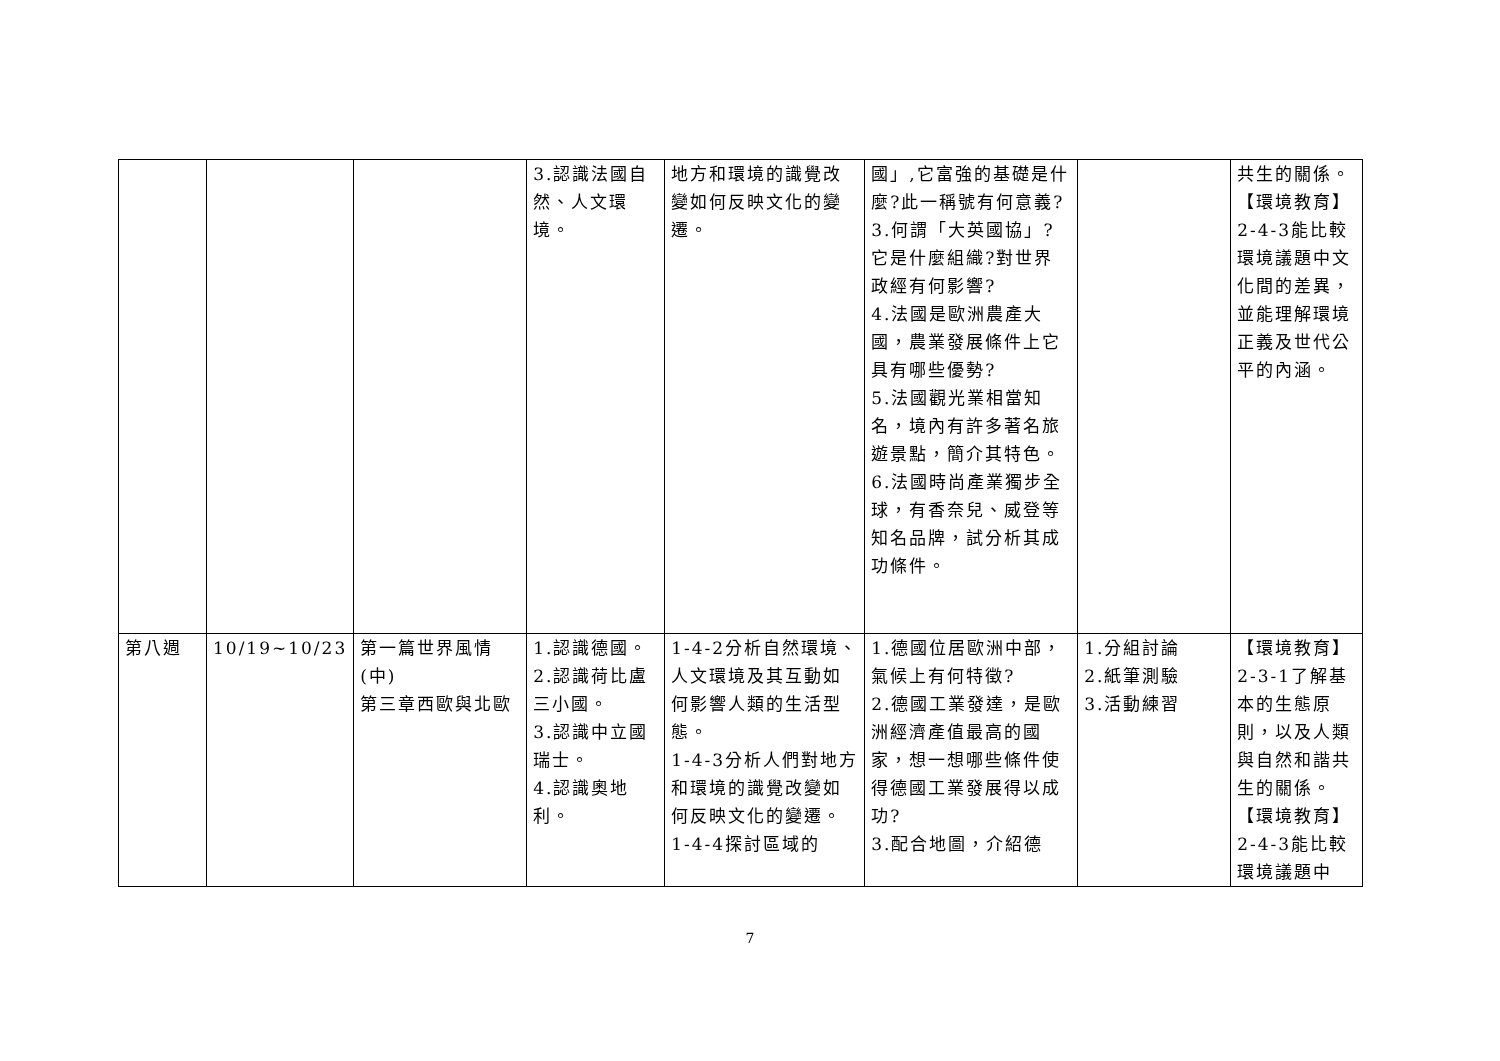| | | | 3.認識法國自然、人文環境。 | 地方和環境的識覺改變如何反映文化的變遷。 | 國」,它富強的基礎是什麼?此一稱號有何意義? 3.何謂「大英國協」?它是什麼組織?對世界政經有何影響? 4.法國是歐洲農產大國，農業發展條件上它具有哪些優勢? 5.法國觀光業相當知名，境內有許多著名旅遊景點，簡介其特色。 6.法國時尚產業獨步全球，有香奈兒、威登等知名品牌，試分析其成功條件。 | | 共生的關係。 【環境教育】 2-4-3能比較環境議題中文化間的差異，並能理解環境正義及世代公平的內涵。 |
| 第八週 | 10/19~10/23 | 第一篇世界風情(中) 第三章西歐與北歐 | 1.認識德國。 2.認識荷比盧三小國。 3.認識中立國瑞士。 4.認識奧地利。 | 1-4-2分析自然環境、人文環境及其互動如何影響人類的生活型態。 1-4-3分析人們對地方和環境的識覺改變如何反映文化的變遷。 1-4-4探討區域的 | 1.德國位居歐洲中部，氣候上有何特徵? 2.德國工業發達，是歐洲經濟產值最高的國家，想一想哪些條件使得德國工業發展得以成功? 3.配合地圖，介紹德 | 1.分組討論 2.紙筆測驗 3.活動練習 | 【環境教育】 2-3-1了解基本的生態原則，以及人類與自然和諧共生的關係。 【環境教育】 2-4-3能比較環境議題中 |
7